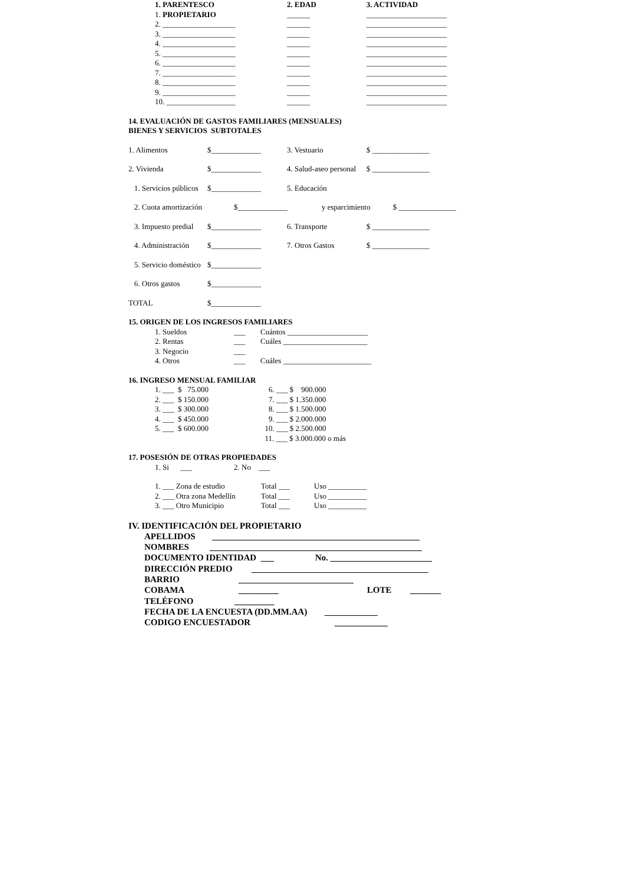1. PARENTESCO 2. EDAD 3. ACTIVIDAD
1. PROPIETARIO ______ _____________________
2. ___________________ ______ _____________________
3. ___________________ ______ _____________________
4. ___________________ ______ _____________________
5. ___________________ ______ _____________________
6. ___________________ ______ _____________________
7. ___________________ ______ _____________________
8. ___________________ ______ _____________________
9. ___________________ ______ _____________________
10. __________________ ______ _____________________
14. EVALUACIÓN DE GASTOS FAMILIARES (MENSUALES)
BIENES Y SERVICIOS SUBTOTALES
1. Alimentos $_____________ 3. Vestuario $ _______________
2. Vivienda $_____________ 4. Salud-aseo personal $ _______________
1. Servicios públicos $_____________ 5. Educación
2. Cuota amortización $_____________ y esparcimiento $ _______________
3. Impuesto predial $_____________ 6. Transporte $ _______________
4. Administración $_____________ 7. Otros Gastos $ _______________
5. Servicio doméstico $_____________
6. Otros gastos $_____________
TOTAL $_____________
15. ORIGEN DE LOS INGRESOS FAMILIARES
1. Sueldos ___ Cuántos _____________________
2. Rentas ___ Cuáles ______________________
3. Negocio ___
4. Otros ___ Cuáles _______________________
16. INGRESO MENSUAL FAMILIAR
1. ___ $ 75.000 6. ___ $ 900.000
2. ___ $ 150.000 7. ___ $ 1.350.000
3. ___ $ 300.000 8. ___ $ 1.500.000
4. ___ $ 450.000 9. ___ $ 2.000.000
5. ___ $ 600.000 10. ___ $ 2.500.000
11. ___ $ 3.000.000 o más
17. POSESIÓN DE OTRAS PROPIEDADES
1. Si ___ 2. No ___
1. ___ Zona de estudio Total ___ Uso __________
2. ___ Otra zona Medellín Total ___ Uso __________
3. ___ Otro Municipio Total ___ Uso __________
IV. IDENTIFICACIÓN DEL PROPIETARIO
APELLIDOS _______________________________________________
NOMBRES ________________________________________________
DOCUMENTO IDENTIDAD ___ No. _______________________
DIRECCIÓN PREDIO ________________________________________
BARRIO __________________________
COBAMA _________ LOTE _______
TELÉFONO _________
FECHA DE LA ENCUESTA (DD.MM.AA) ____________
CODIGO ENCUESTADOR ____________